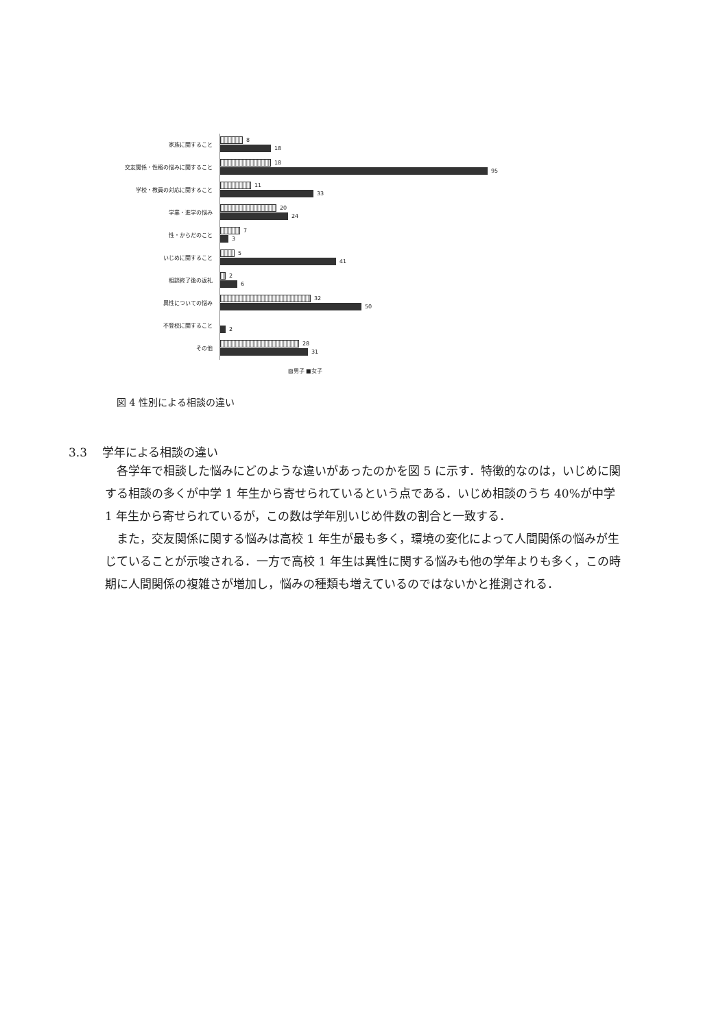家族に関すること
8
18
交友関係・性格の悩みに関すること
18
95
学校・教員の対応に関すること
11
33
学業・進学の悩み
20
24
性・からだのこと
7
3
いじめに関すること
5
41
相談終了後の返礼
2
6
異性についての悩み
32
50
不登校に関すること
2
その他
28
31
▨男子 ■女子
図 4 性別による相談の違い
3.3 学年による相談の違い
各学年で相談した悩みにどのような違いがあったのかを図 5 に示す．特徴的なのは，いじめに関する相談の多くが中学 1 年生から寄せられているという点である．いじめ相談のうち 40%が中学 1 年生から寄せられているが，この数は学年別いじめ件数の割合と一致する．
また，交友関係に関する悩みは高校 1 年生が最も多く，環境の変化によって人間関係の悩みが生じていることが示唆される．一方で高校 1 年生は異性に関する悩みも他の学年よりも多く，この時期に人間関係の複雑さが増加し，悩みの種類も増えているのではないかと推測される．